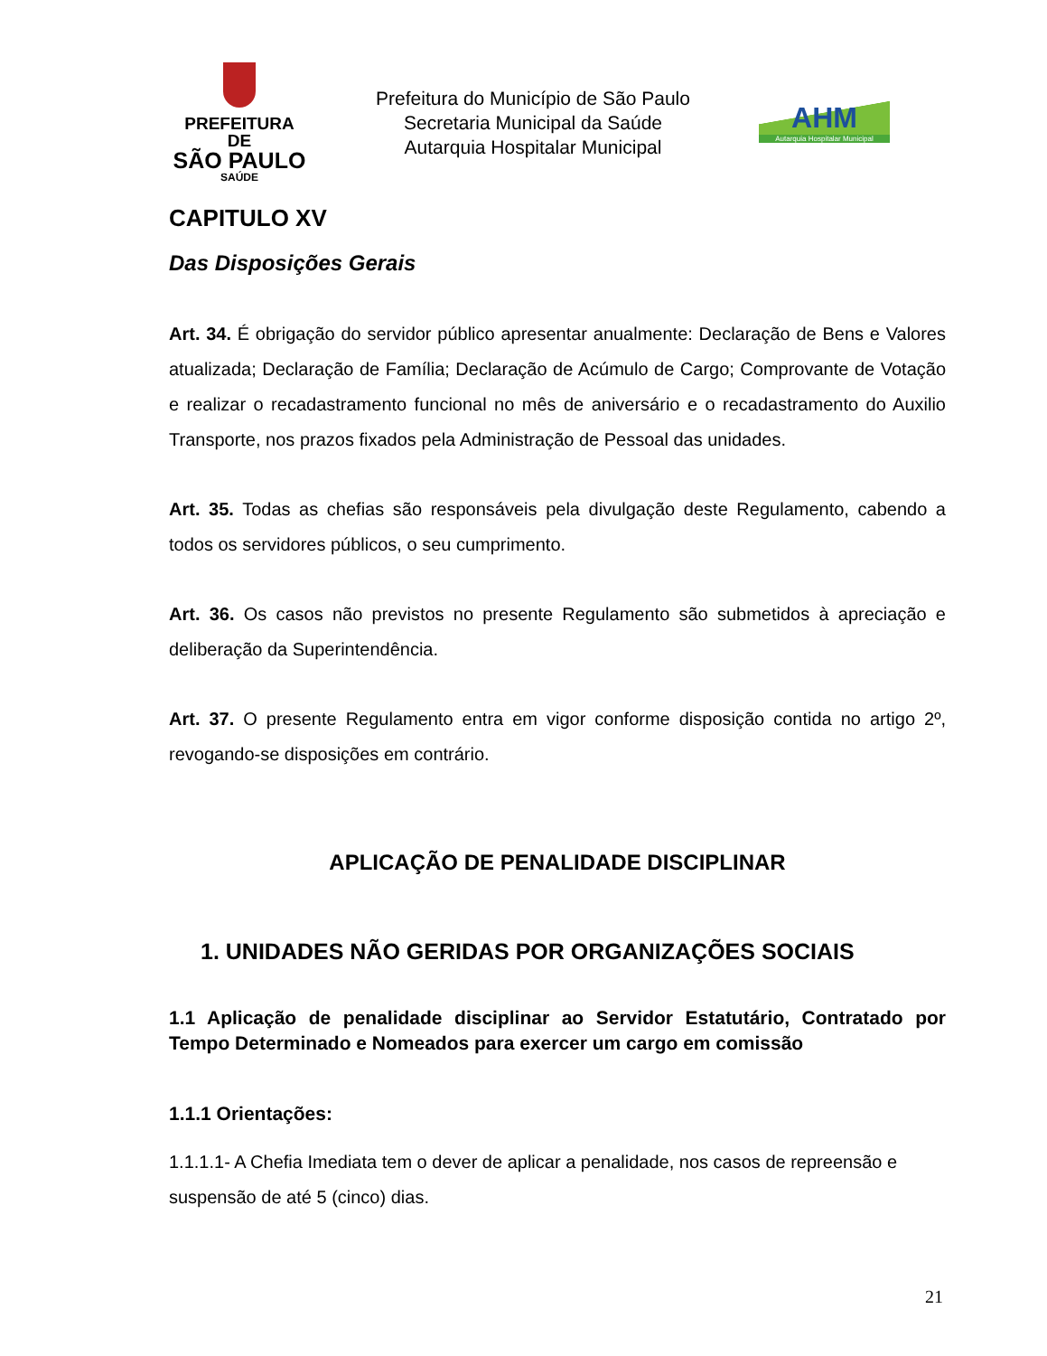PREFEITURA DE
SÃO PAULO
SAÚDE
Prefeitura do Município de São Paulo
Secretaria Municipal da Saúde
Autarquia Hospitalar Municipal
AHM
Autarquia Hospitalar Municipal
CAPITULO XV
Das Disposições Gerais
Art. 34. É obrigação do servidor público apresentar anualmente: Declaração de Bens e Valores atualizada; Declaração de Família; Declaração de Acúmulo de Cargo; Comprovante de Votação e realizar o recadastramento funcional no mês de aniversário e o recadastramento do Auxilio Transporte, nos prazos fixados pela Administração de Pessoal das unidades.
Art. 35. Todas as chefias são responsáveis pela divulgação deste Regulamento, cabendo a todos os servidores públicos, o seu cumprimento.
Art. 36. Os casos não previstos no presente Regulamento são submetidos à apreciação e deliberação da Superintendência.
Art. 37. O presente Regulamento entra em vigor conforme disposição contida no artigo 2º, revogando-se disposições em contrário.
APLICAÇÃO DE PENALIDADE DISCIPLINAR
1. UNIDADES NÃO GERIDAS POR ORGANIZAÇÕES SOCIAIS
1.1 Aplicação de penalidade disciplinar ao Servidor Estatutário, Contratado por Tempo Determinado e Nomeados para exercer um cargo em comissão
1.1.1 Orientações:
1.1.1.1- A Chefia Imediata tem o dever de aplicar a penalidade, nos casos de repreensão e suspensão de até 5 (cinco) dias.
21